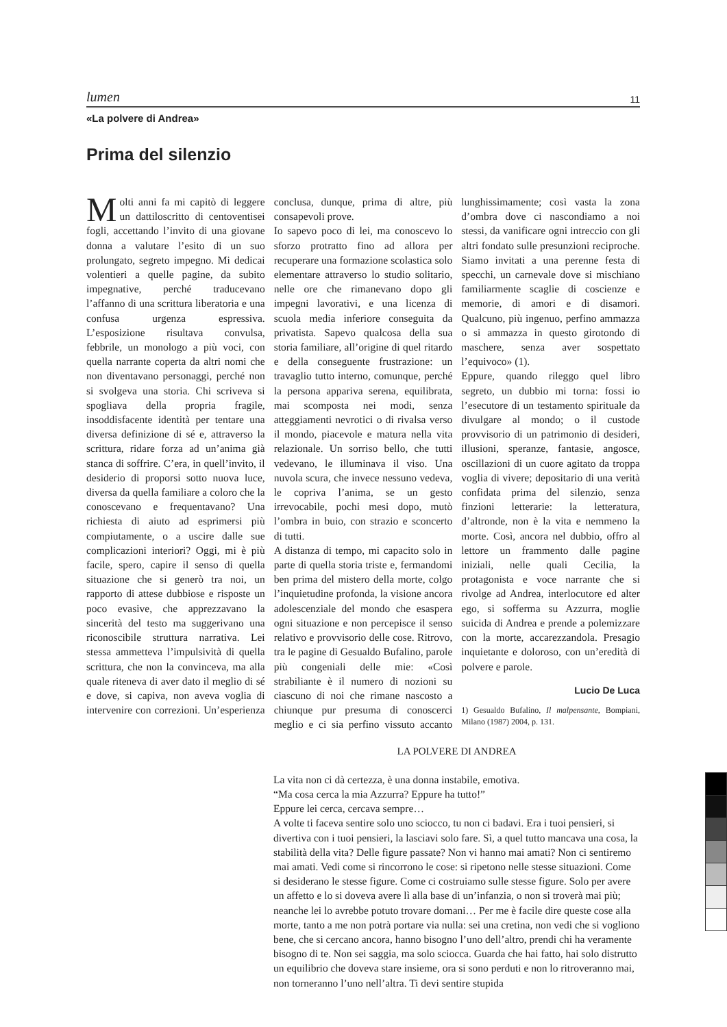lumen 11
«La polvere di Andrea»
Prima del silenzio
Molti anni fa mi capitò di leggere un dattiloscritto di centoventisei fogli, accettando l’invito di una giovane donna a valutare l’esito di un suo prolungato, segreto impegno. Mi dedicai volentieri a quelle pagine, da subito impegnative, perché traducevano l’affanno di una scrittura liberatoria e una confusa urgenza espressiva. L’esposizione risultava convulsa, febbrile, un monologo a più voci, con quella narrante coperta da altri nomi che non diventavano personaggi, perché non si svolgeva una storia. Chi scriveva si spogliava della propria fragile, insoddisfacente identità per tentare una diversa definizione di sé e, attraverso la scrittura, ridare forza ad un’anima già stanca di soffrire. C’era, in quell’invito, il desiderio di proporsi sotto nuova luce, diversa da quella familiare a coloro che la conoscevano e frequentavano? Una richiesta di aiuto ad esprimersi più compiutamente, o a uscire dalle sue complicazioni interiori? Oggi, mi è più facile, spero, capire il senso di quella situazione che si generò tra noi, un rapporto di attese dubbiose e risposte un poco evasive, che apprezzavano la sincerità del testo ma suggerivano una riconoscibile struttura narrativa. Lei stessa ammetteva l’impulsività di quella scrittura, che non la convinceva, ma alla quale riteneva di aver dato il meglio di sé e dove, si capiva, non aveva voglia di intervenire con correzioni. Un’esperienza conclusa, dunque, prima di altre, più consapevoli prove.
Io sapevo poco di lei, ma conoscevo lo sforzo protratto fino ad allora per recuperare una formazione scolastica solo elementare attraverso lo studio solitario, nelle ore che rimanevano dopo gli impegni lavorativi, e una licenza di scuola media inferiore conseguita da privatista. Sapevo qualcosa della sua storia familiare, all’origine di quel ritardo e della conseguente frustrazione: un travaglio tutto interno, comunque, perché la persona appariva serena, equilibrata, mai scomposta nei modi, senza atteggiamenti nevrotici o di rivalsa verso il mondo, piacevole e matura nella vita relazionale. Un sorriso bello, che tutti vedevano, le illuminava il viso. Una nuvola scura, che invece nessuno vedeva, le copriva l’anima, se un gesto irrevocabile, pochi mesi dopo, mutò l’ombra in buio, con strazio e sconcerto di tutti.
A distanza di tempo, mi capacito solo in parte di quella storia triste e, fermandomi ben prima del mistero della morte, colgo l’inquietudine profonda, la visione ancora adolescenziale del mondo che esaspera ogni situazione e non percepisce il senso relativo e provvisorio delle cose. Ritrovo, tra le pagine di Gesualdo Bufalino, parole più congeniali delle mie: «Così strabiliante è il numero di nozioni su ciascuno di noi che rimane nascosto a chiunque pur presuma di conoscerci meglio e ci sia perfino vissuto accanto lunghissimamente; così vasta la zona d’ombra dove ci nascondiamo a noi stessi, da vanificare ogni intreccio con gli altri fondato sulle presunzioni reciproche. Siamo invitati a una perenne festa di specchi, un carnevale dove si mischiano familiarmente scaglie di coscienze e memorie, di amori e di disamori. Qualcuno, più ingenuo, perfino ammazza o si ammazza in questo girotondo di maschere, senza aver sospettato l’equivoco» (1).
Eppure, quando rileggo quel libro segreto, un dubbio mi torna: fossi io l’esecutore di un testamento spirituale da divulgare al mondo; o il custode provvisorio di un patrimonio di desideri, illusioni, speranze, fantasie, angosce, oscillazioni di un cuore agitato da troppa voglia di vivere; depositario di una verità confidata prima del silenzio, senza finzioni letterarie: la letteratura, d’altronde, non è la vita e nemmeno la morte. Così, ancora nel dubbio, offro al lettore un frammento dalle pagine iniziali, nelle quali Cecilia, la protagonista e voce narrante che si rivolge ad Andrea, interlocutore ed alter ego, si sofferma su Azzurra, moglie suicida di Andrea e prende a polemizzare con la morte, accarezzandola. Presagio inquietante e doloroso, con un’eredità di polvere e parole.
Lucio De Luca
1) Gesualdo Bufalino, Il malpensante, Bompiani, Milano (1987) 2004, p. 131.
LA POLVERE DI ANDREA
La vita non ci dà certezza, è una donna instabile, emotiva.
“Ma cosa cerca la mia Azzurra? Eppure ha tutto!”
Eppure lei cerca, cercava sempre…
A volte ti faceva sentire solo uno sciocco, tu non ci badavi. Era i tuoi pensieri, si divertiva con i tuoi pensieri, la lasciavi solo fare. Sì, a quel tutto mancava una cosa, la stabilità della vita? Delle figure passate? Non vi hanno mai amati? Non ci sentiremo mai amati. Vedi come si rincorrono le cose: si ripetono nelle stesse situazioni. Come si desiderano le stesse figure. Come ci costruiamo sulle stesse figure. Solo per avere un affetto e lo si doveva avere lì alla base di un’infanzia, o non si troverà mai più; neanche lei lo avrebbe potuto trovare domani… Per me è facile dire queste cose alla morte, tanto a me non potrà portare via nulla: sei una cretina, non vedi che si vogliono bene, che si cercano ancora, hanno bisogno l’uno dell’altro, prendi chi ha veramente bisogno di te. Non sei saggia, ma solo sciocca. Guarda che hai fatto, hai solo distrutto un equilibrio che doveva stare insieme, ora si sono perduti e non lo ritroveranno mai, non torneranno l’uno nell’altra. Ti devi sentire stupida